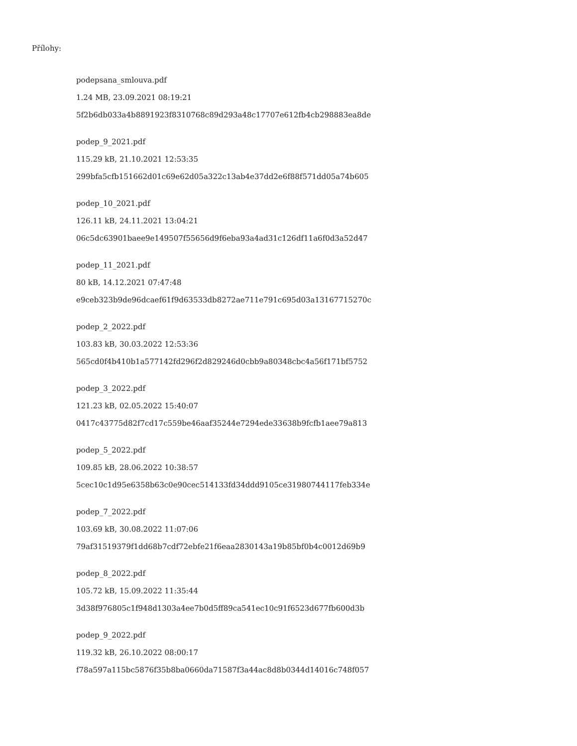Přílohy:
podepsana_smlouva.pdf
1.24 MB, 23.09.2021 08:19:21
5f2b6db033a4b8891923f8310768c89d293a48c17707e612fb4cb298883ea8de
podep_9_2021.pdf
115.29 kB, 21.10.2021 12:53:35
299bfa5cfb151662d01c69e62d05a322c13ab4e37dd2e6f88f571dd05a74b605
podep_10_2021.pdf
126.11 kB, 24.11.2021 13:04:21
06c5dc63901baee9e149507f55656d9f6eba93a4ad31c126df11a6f0d3a52d47
podep_11_2021.pdf
80 kB, 14.12.2021 07:47:48
e9ceb323b9de96dcaef61f9d63533db8272ae711e791c695d03a13167715270c
podep_2_2022.pdf
103.83 kB, 30.03.2022 12:53:36
565cd0f4b410b1a577142fd296f2d829246d0cbb9a80348cbc4a56f171bf5752
podep_3_2022.pdf
121.23 kB, 02.05.2022 15:40:07
0417c43775d82f7cd17c559be46aaf35244e7294ede33638b9fcfb1aee79a813
podep_5_2022.pdf
109.85 kB, 28.06.2022 10:38:57
5cec10c1d95e6358b63c0e90cec514133fd34ddd9105ce31980744117feb334e
podep_7_2022.pdf
103.69 kB, 30.08.2022 11:07:06
79af31519379f1dd68b7cdf72ebfe21f6eaa2830143a19b85bf0b4c0012d69b9
podep_8_2022.pdf
105.72 kB, 15.09.2022 11:35:44
3d38f976805c1f948d1303a4ee7b0d5ff89ca541ec10c91f6523d677fb600d3b
podep_9_2022.pdf
119.32 kB, 26.10.2022 08:00:17
f78a597a115bc5876f35b8ba0660da71587f3a44ac8d8b0344d14016c748f057